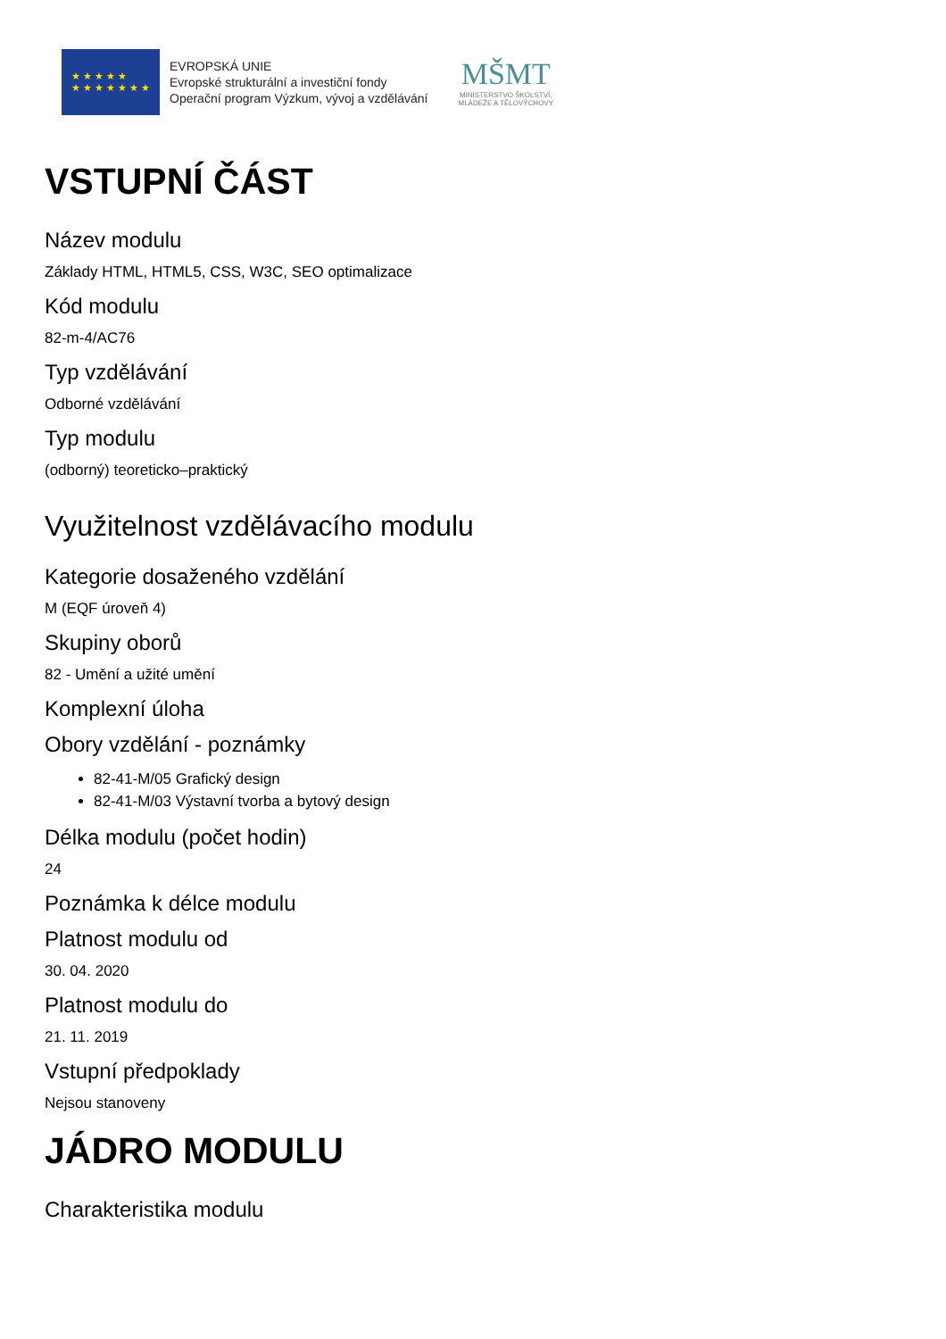★ ★ ★ ★ ★
★ ★ ★ ★ ★ ★ ★
EVROPSKÁ UNIE
Evropské strukturální a investiční fondy
Operační program Výzkum, vývoj a vzdělávání
MŠMT
MINISTERSTVO ŠKOLSTVÍ,
MLÁDEŽE A TĚLOVÝCHOVY
VSTUPNÍ ČÁST
Název modulu
Základy HTML, HTML5, CSS, W3C, SEO optimalizace
Kód modulu
82-m-4/AC76
Typ vzdělávání
Odborné vzdělávání
Typ modulu
(odborný) teoreticko–praktický
Využitelnost vzdělávacího modulu
Kategorie dosaženého vzdělání
M (EQF úroveň 4)
Skupiny oborů
82 - Umění a užité umění
Komplexní úloha
Obory vzdělání - poznámky
82-41-M/05 Grafický design
82-41-M/03 Výstavní tvorba a bytový design
Délka modulu (počet hodin)
24
Poznámka k délce modulu
Platnost modulu od
30. 04. 2020
Platnost modulu do
21. 11. 2019
Vstupní předpoklady
Nejsou stanoveny
JÁDRO MODULU
Charakteristika modulu